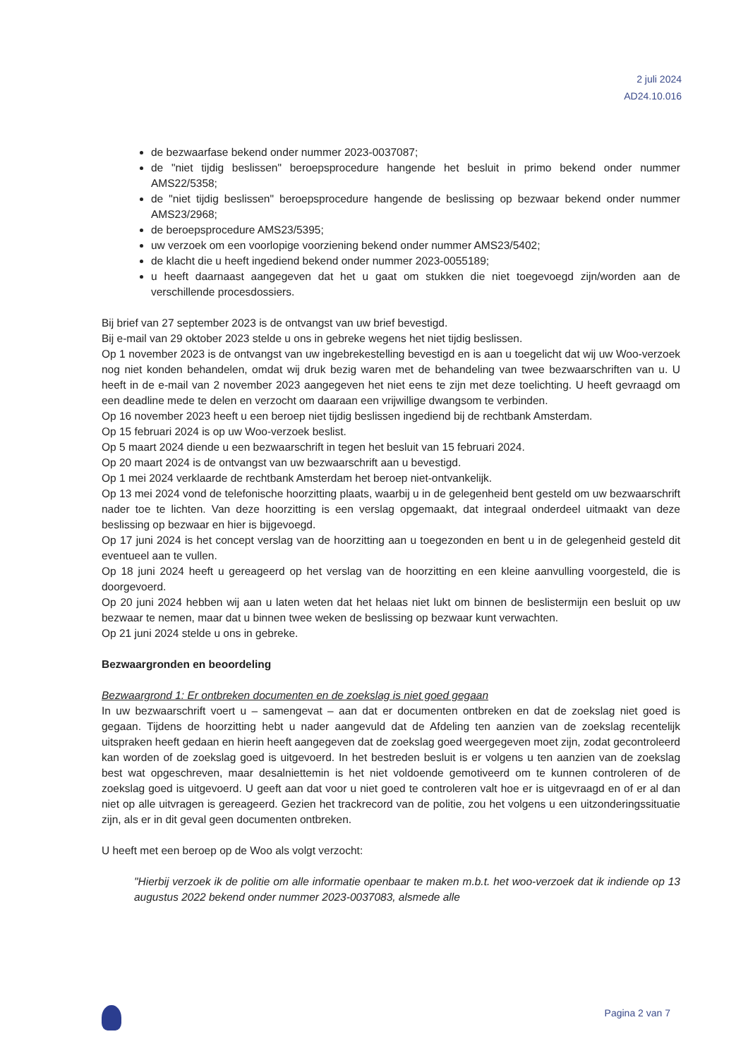2 juli 2024
AD24.10.016
de bezwaarfase bekend onder nummer 2023-0037087;
de "niet tijdig beslissen" beroepsprocedure hangende het besluit in primo bekend onder nummer AMS22/5358;
de "niet tijdig beslissen" beroepsprocedure hangende de beslissing op bezwaar bekend onder nummer AMS23/2968;
de beroepsprocedure AMS23/5395;
uw verzoek om een voorlopige voorziening bekend onder nummer AMS23/5402;
de klacht die u heeft ingediend bekend onder nummer 2023-0055189;
u heeft daarnaast aangegeven dat het u gaat om stukken die niet toegevoegd zijn/worden aan de verschillende procesdossiers.
Bij brief van 27 september 2023 is de ontvangst van uw brief bevestigd.
Bij e-mail van 29 oktober 2023 stelde u ons in gebreke wegens het niet tijdig beslissen.
Op 1 november 2023 is de ontvangst van uw ingebrekestelling bevestigd en is aan u toegelicht dat wij uw Woo-verzoek nog niet konden behandelen, omdat wij druk bezig waren met de behandeling van twee bezwaarschriften van u. U heeft in de e-mail van 2 november 2023 aangegeven het niet eens te zijn met deze toelichting. U heeft gevraagd om een deadline mede te delen en verzocht om daaraan een vrijwillige dwangsom te verbinden.
Op 16 november 2023 heeft u een beroep niet tijdig beslissen ingediend bij de rechtbank Amsterdam.
Op 15 februari 2024 is op uw Woo-verzoek beslist.
Op 5 maart 2024 diende u een bezwaarschrift in tegen het besluit van 15 februari 2024.
Op 20 maart 2024 is de ontvangst van uw bezwaarschrift aan u bevestigd.
Op 1 mei 2024 verklaarde de rechtbank Amsterdam het beroep niet-ontvankelijk.
Op 13 mei 2024 vond de telefonische hoorzitting plaats, waarbij u in de gelegenheid bent gesteld om uw bezwaarschrift nader toe te lichten. Van deze hoorzitting is een verslag opgemaakt, dat integraal onderdeel uitmaakt van deze beslissing op bezwaar en hier is bijgevoegd.
Op 17 juni 2024 is het concept verslag van de hoorzitting aan u toegezonden en bent u in de gelegenheid gesteld dit eventueel aan te vullen.
Op 18 juni 2024 heeft u gereageerd op het verslag van de hoorzitting en een kleine aanvulling voorgesteld, die is doorgevoerd.
Op 20 juni 2024 hebben wij aan u laten weten dat het helaas niet lukt om binnen de beslistermijn een besluit op uw bezwaar te nemen, maar dat u binnen twee weken de beslissing op bezwaar kunt verwachten.
Op 21 juni 2024 stelde u ons in gebreke.
Bezwaargronden en beoordeling
Bezwaargrond 1: Er ontbreken documenten en de zoekslag is niet goed gegaan
In uw bezwaarschrift voert u – samengevat – aan dat er documenten ontbreken en dat de zoekslag niet goed is gegaan. Tijdens de hoorzitting hebt u nader aangevuld dat de Afdeling ten aanzien van de zoekslag recentelijk uitspraken heeft gedaan en hierin heeft aangegeven dat de zoekslag goed weergegeven moet zijn, zodat gecontroleerd kan worden of de zoekslag goed is uitgevoerd. In het bestreden besluit is er volgens u ten aanzien van de zoekslag best wat opgeschreven, maar desalniettemin is het niet voldoende gemotiveerd om te kunnen controleren of de zoekslag goed is uitgevoerd. U geeft aan dat voor u niet goed te controleren valt hoe er is uitgevraagd en of er al dan niet op alle uitvragen is gereageerd. Gezien het trackrecord van de politie, zou het volgens u een uitzonderingssituatie zijn, als er in dit geval geen documenten ontbreken.
U heeft met een beroep op de Woo als volgt verzocht:
"Hierbij verzoek ik de politie om alle informatie openbaar te maken m.b.t. het woo-verzoek dat ik indiende op 13 augustus 2022 bekend onder nummer 2023-0037083, alsmede alle
Pagina 2 van 7